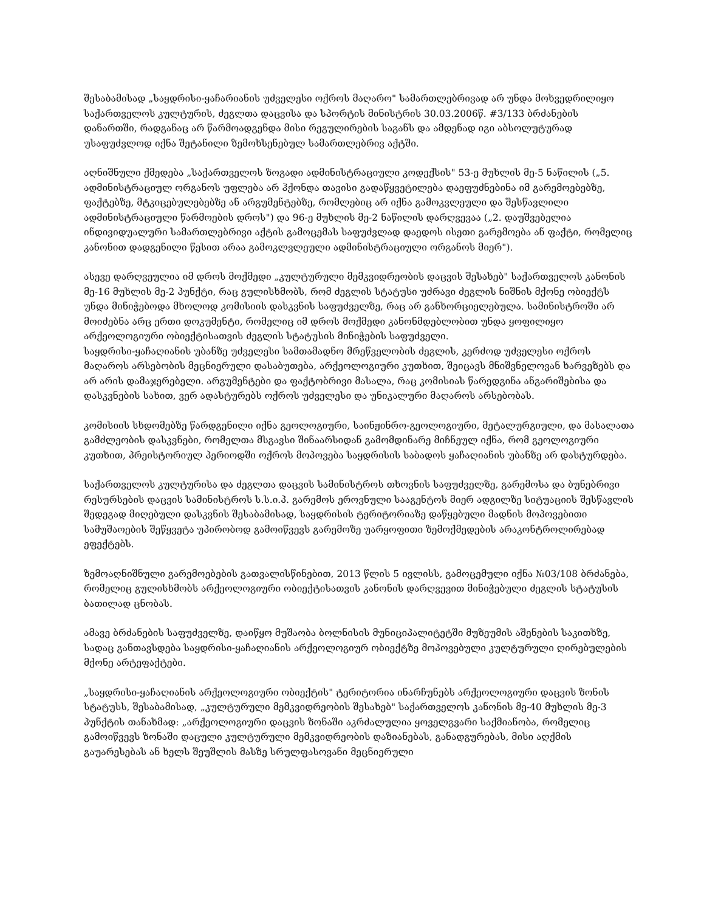შესაბამისად „საყდრისი-ყაჩარიანის უძველესი ოქროს მაღარო" სამართლებრივად არ უნდა მოხვედრილიყო საქართველოს კულტურის, ძეგლთა დაცვისა და სპორტის მინისტრის 30.03.2006წ. #3/133 ბრძანების დანართში, რადგანაც არ წარმოადგენდა მისი რეგულირების საგანს და ამდენად იგი აბსოლუტურად უსაფუძვლოდ იქნა შეტანილი ზემოხსენებულ სამართლებრივ აქტში.
აღნიშნული ქმედება „საქართველოს ზოგადი ადმინისტრაციული კოდექსის" 53-ე მუხლის მე-5 ნაწილის („5. ადმინისტრაციულ ორგანოს უფლება არ ჰქონდა თავისი გადაწყვეტილება დაეფუძნებინა იმ გარემოებებზე, ფაქტებზე, მტკიცებულებებზე ან არგუმენტებზე, რომლებიც არ იქნა გამოკვლეული და შესწავლილი ადმინისტრაციული წარმოების დროს") და 96-ე მუხლის მე-2 ნაწილის დარღვევაა („2. დაუშვებელია ინდივიდუალური სამართლებრივი აქტის გამოცემას საფუძვლად დაედოს ისეთი გარემოება ან ფაქტი, რომელიც კანონით დადგენილი წესით არაა გამოკლვლეული ადმინისტრაციული ორგანოს მიერ").
ასევე დარღვეულია იმ დროს მოქმედი „კულტურული მემკვიდრეობის დაცვის შესახებ" საქართველოს კანონის მე-16 მუხლის მე-2 პუნქტი, რაც გულისხმობს, რომ ძეგლის სტატუსი უძრავი ძეგლის ნიშნის მქონე ობიექტს უნდა მინიჭებოდა მხოლოდ კომისიის დასკვნის საფუძველზე, რაც არ განხორციელებულა. სამინისტროში არ მოიძებნა არც ერთი დოკუმენტი, რომელიც იმ დროს მოქმედი კანონმდებლობით უნდა ყოფილიყო არქეოლოგიური ობიექტისათვის ძეგლის სტატუსის მინიჭების საფუძველი.
საყდრისი-ყაჩაღიანის უბანზე უძველესი სამთამადნო მრეწველობის ძეგლის, კერძოდ უძველესი ოქროს მაღაროს არსებობის მეცნიერული დასაბუთება, არქეოლოგიური კუთხით, შეიცავს მნიშვნელოვან ხარვეზებს და არ არის დამაჯერებელი. არგუმენტები და ფაქტობრივი მასალა, რაც კომისიას წარედგინა ანგარიშებისა და დასკვნების სახით, ვერ ადასტურებს ოქროს უძველესი და უნიკალური მაღაროს არსებობას.
კომისიის სხდომებზე წარდგენილი იქნა გეოლოგიური, საინჟინრო-გეოლოგიური, მეტალურგიული, და მასალათა გამძლეობის დასკვნები, რომელთა მსგავსი შინაარსიდან გამომდინარე მიჩნეულ იქნა, რომ გეოლოგიური კუთხით, პრეისტორიულ პერიოდში ოქროს მოპოვება საყდრისის საბადოს ყაჩაღიანის უბანზე არ დასტურდება.
საქართველოს კულტურისა და ძეგლთა დაცვის სამინისტროს თხოვნის საფუძველზე, გარემოსა და ბუნებრივი რესურსების დაცვის სამინისტროს ს.ს.ი.პ. გარემოს ეროვნული სააგენტოს მიერ ადგილზე სიტუაციის შესწავლის შედეგად მიღებული დასკვნის შესაბამისად, საყდრისის ტერიტორიაზე დაწყებული მადნის მოპოვებითი სამუშაოების შეწყვეტა უპირობოდ გამოიწვევს გარემოზე უარყოფითი ზემოქმედების არაკონტროლირებად ეფექტებს.
ზემოაღნიშნული გარემოებების გათვალისწინებით, 2013 წლის 5 ივლისს, გამოცემული იქნა №03/108 ბრძანება, რომელიც გულისხმობს არქეოლოგიური ობიექტისათვის კანონის დარღვევით მინიჭებული ძეგლის სტატუსის ბათილად ცნობას.
ამავე ბრძანების საფუძველზე, დაიწყო მუშაობა ბოლნისის მუნიციპალიტეტში მუზეუმის აშენების საკითხზე, სადაც განთავსდება საყდრისი-ყაჩაღიანის არქეოლოგიურ ობიექტზე მოპოვებული კულტურული ღირებულების მქონე არტეფაქტები.
„საყდრისი-ყაჩაღიანის არქეოლოგიური ობიექტის" ტერიტორია ინარჩუნებს არქეოლოგიური დაცვის ზონის სტატუსს, შესაბამისად, „კულტურული მემკვიდრეობის შესახებ" საქართველოს კანონის მე-40 მუხლის მე-3 პუნქტის თანახმად: „არქეოლოგიური დაცვის ზონაში აკრძალულია ყოველგვარი საქმიანობა, რომელიც გამოიწვევს ზონაში დაცული კულტურული მემკვიდრეობის დაზიანებას, განადგურებას, მისი აღქმის გაუარესებას ან ხელს შეუშლის მასზე სრულფასოვანი მეცნიერული